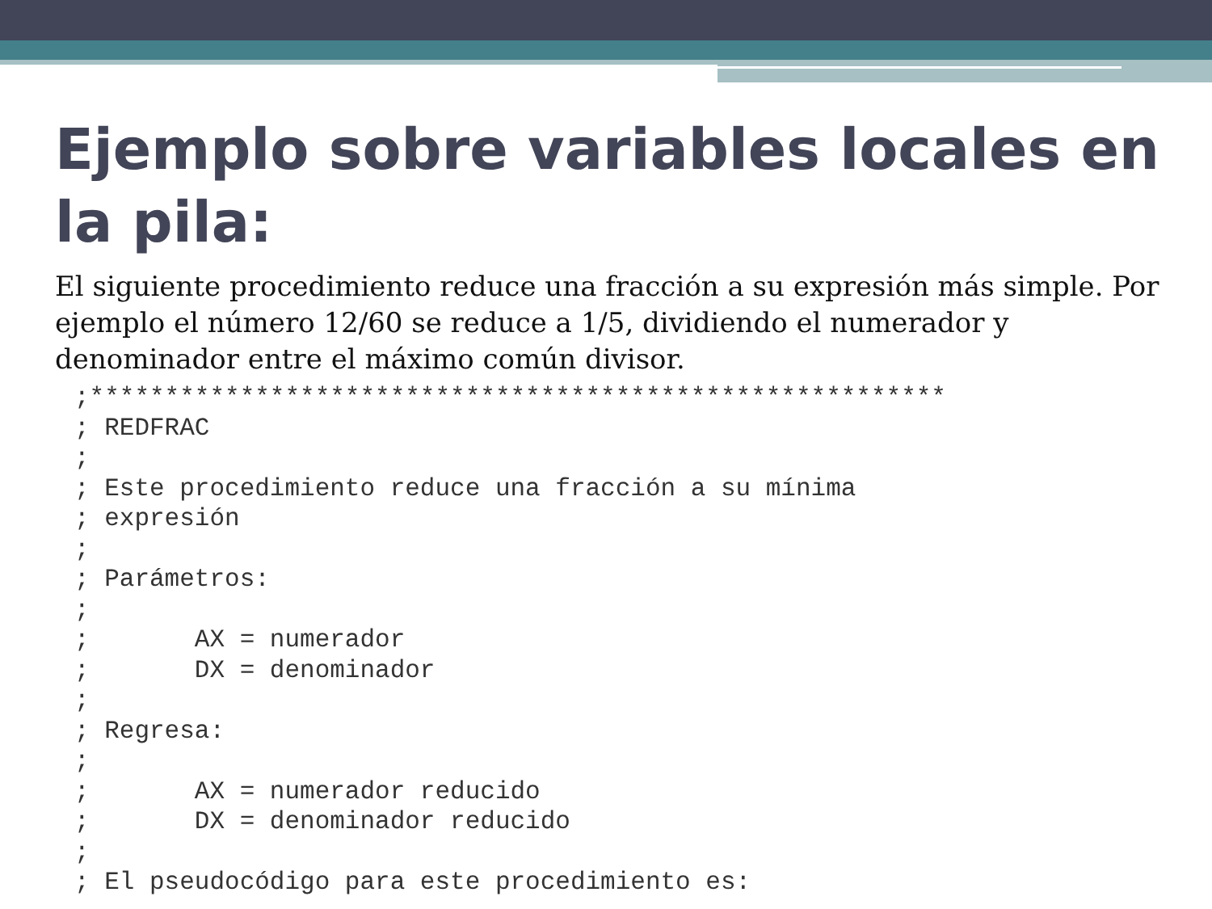Ejemplo sobre variables locales en la pila:
El siguiente procedimiento reduce una fracción a su expresión más simple. Por ejemplo el número 12/60 se reduce a 1/5, dividiendo el numerador y denominador entre el máximo común divisor.
;*********************************************************
; REDFRAC
;
; Este procedimiento reduce una fracción a su mínima
; expresión
;
; Parámetros:
;
;       AX = numerador
;       DX = denominador
;
; Regresa:
;
;       AX = numerador reducido
;       DX = denominador reducido
;
; El pseudocódigo para este procedimiento es: